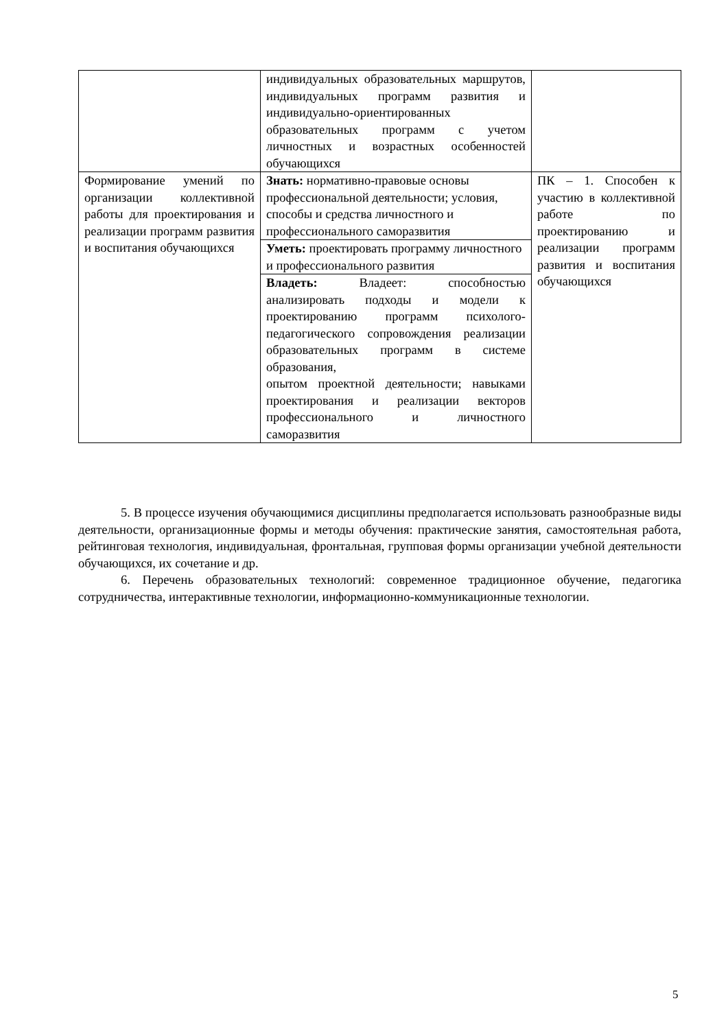| | индивидуальных образовательных маршрутов, индивидуальных программ развития и индивидуально-ориентированных образовательных программ с учетом личностных и возрастных особенностей обучающихся | |
| Формирование умений по организации коллективной работы для проектирования и реализации программ развития и воспитания обучающихся | Знать: нормативно-правовые основы профессиональной деятельности; условия, способы и средства личностного и профессионального саморазвития | ПК – 1. Способен к участию в коллективной работе по проектированию и реализации программ развития и воспитания обучающихся |
| | Уметь: проектировать программу личностного и профессионального развития | |
| | Владеть: Владеет: способностью анализировать подходы и модели к проектированию программ психолого-педагогического сопровождения реализации образовательных программ в системе образования, опытом проектной деятельности; навыками проектирования и реализации векторов профессионального и личностного саморазвития | |
5. В процессе изучения обучающимися дисциплины предполагается использовать разнообразные виды деятельности, организационные формы и методы обучения: практические занятия, самостоятельная работа, рейтинговая технология, индивидуальная, фронтальная, групповая формы организации учебной деятельности обучающихся, их сочетание и др.
6. Перечень образовательных технологий: современное традиционное обучение, педагогика сотрудничества, интерактивные технологии, информационно-коммуникационные технологии.
5